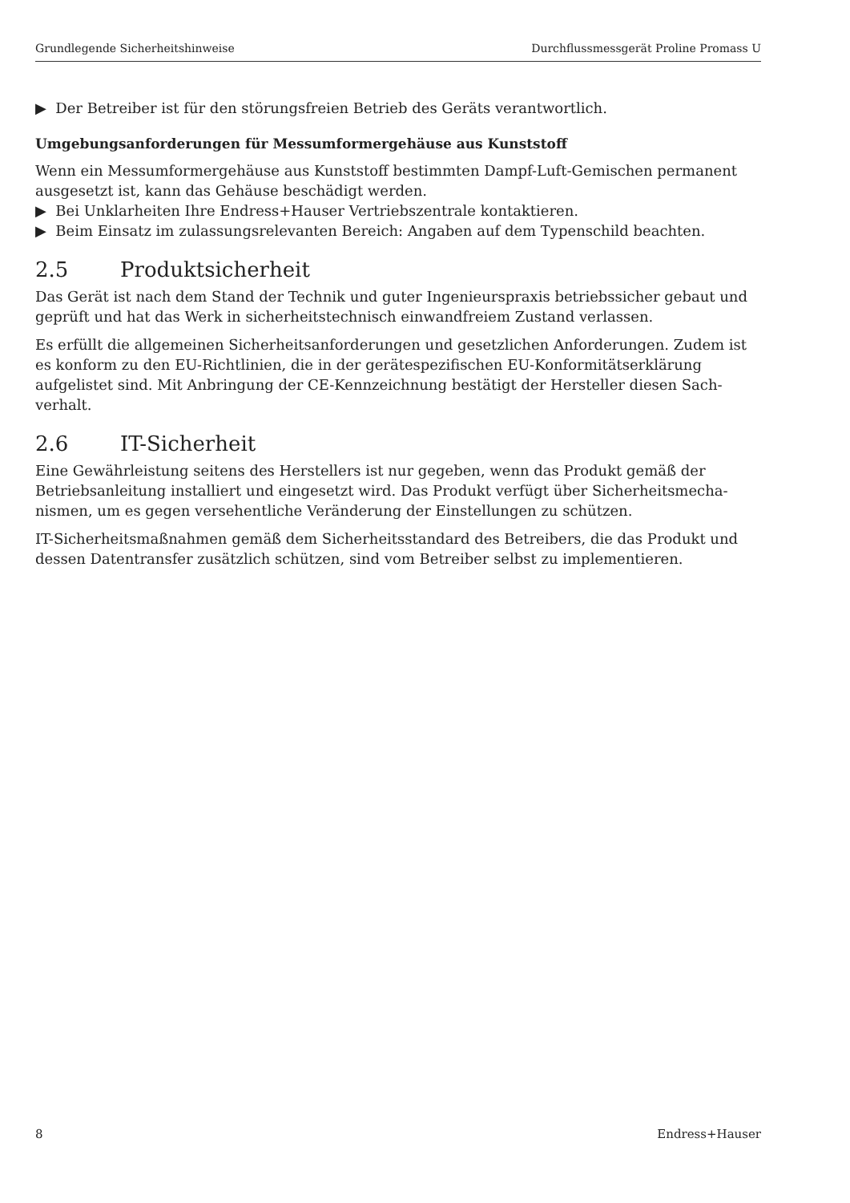Grundlegende Sicherheitshinweise Durchflussmessgerät Proline Promass U
▶ Der Betreiber ist für den störungsfreien Betrieb des Geräts verantwortlich.
Umgebungsanforderungen für Messumformergehäuse aus Kunststoff
Wenn ein Messumformergehäuse aus Kunststoff bestimmten Dampf-Luft-Gemischen perma­nent ausgesetzt ist, kann das Gehäuse beschädigt werden.
▶ Bei Unklarheiten Ihre Endress+Hauser Vertriebszentrale kontaktieren.
▶ Beim Einsatz im zulassungsrelevanten Bereich: Angaben auf dem Typenschild beachten.
2.5 Produktsicherheit
Das Gerät ist nach dem Stand der Technik und guter Ingenieurspraxis betriebssicher gebaut und geprüft und hat das Werk in sicherheitstechnisch einwandfreiem Zustand verlassen.
Es erfüllt die allgemeinen Sicherheitsanforderungen und gesetzlichen Anforderungen. Zudem ist es konform zu den EU-Richtlinien, die in der gerätespezifischen EU-Konformitätserklärung aufgelistet sind. Mit Anbringung der CE-Kennzeichnung bestätigt der Hersteller diesen Sach­verhalt.
2.6 IT-Sicherheit
Eine Gewährleistung seitens des Herstellers ist nur gegeben, wenn das Produkt gemäß der Betriebsanleitung installiert und eingesetzt wird. Das Produkt verfügt über Sicherheitsmecha­nismen, um es gegen versehentliche Veränderung der Einstellungen zu schützen.
IT-Sicherheitsmaßnahmen gemäß dem Sicherheitsstandard des Betreibers, die das Produkt und dessen Datentransfer zusätzlich schützen, sind vom Betreiber selbst zu implementieren.
8 Endress+Hauser